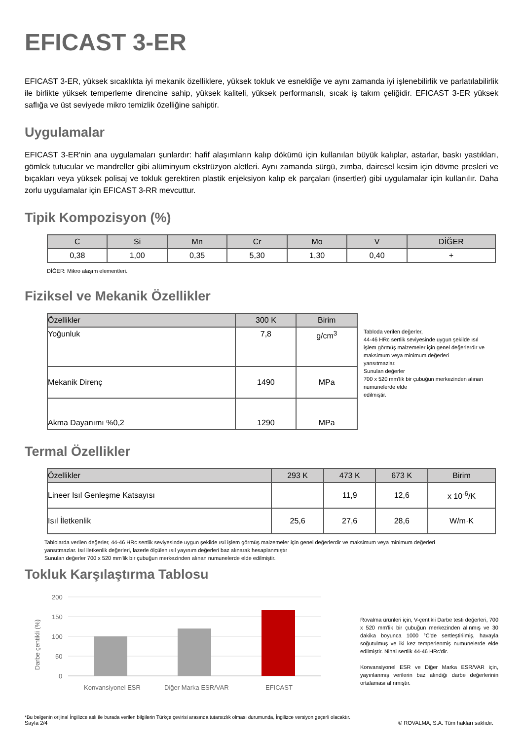EFICAST 3-ER
EFICAST 3-ER, yüksek sıcaklıkta iyi mekanik özelliklere, yüksek tokluk ve esnekliğe ve aynı zamanda iyi işlenebilirlik ve parlatılabilirlik ile birlikte yüksek temperleme direncine sahip, yüksek kaliteli, yüksek performanslı, sıcak iş takım çeliğidir. EFICAST 3-ER yüksek saflığa ve üst seviyede mikro temizlik özelliğine sahiptir.
Uygulamalar
EFICAST 3-ER'nin ana uygulamaları şunlardır: hafif alaşımların kalıp dökümü için kullanılan büyük kalıplar, astarlar, baskı yastıkları, gömlek tutucular ve mandreller gibi alüminyum ekstrüzyon aletleri. Aynı zamanda sürgü, zımba, dairesel kesim için dövme presleri ve bıçakları veya yüksek polisaj ve tokluk gerektiren plastik enjeksiyon kalıp ek parçaları (insertler) gibi uygulamalar için kullanılır. Daha zorlu uygulamalar için EFICAST 3-RR mevcuttur.
Tipik Kompozisyon (%)
| C | Si | Mn | Cr | Mo | V | DİĞER |
| --- | --- | --- | --- | --- | --- | --- |
| 0,38 | 1,00 | 0,35 | 5,30 | 1,30 | 0,40 | + |
DİĞER: Mikro alaşım elementleri.
Fiziksel ve Mekanik Özellikler
| Özellikler | 300 K | Birim |
| --- | --- | --- |
| Yoğunluk | 7,8 | g/cm<sup>3</sup> |
| Mekanik Direnç | 1490 | MPa |
| Akma Dayanımı %0,2 | 1290 | MPa |
Tabloda verilen değerler,
44-46 HRc sertlik seviyesinde uygun şekilde ısıl işlem görmüş malzemeler için genel değerlerdir ve maksimum veya minimum değerleri
yansıtmazlar.
Sunulan değerler
700 x 520 mm'lik bir çubuğun merkezinden alınan
numunelerde elde
edilmiştir.
Termal Özellikler
| Özellikler | 293 K | 473 K | 673 K | Birim |
| --- | --- | --- | --- | --- |
| Lineer Isıl Genleşme Katsayısı | | 11,9 | 12,6 | x 10<sup>-6</sup>/K |
| Isıl İletkenlik | 25,6 | 27,6 | 28,6 | W/m·K |
Tablolarda verilen değerler, 44-46 HRc sertlik seviyesinde uygun şekilde ısıl işlem görmüş malzemeler için genel değerlerdir ve maksimum veya minimum değerleri
yansıtmazlar. Isıl iletkenlik değerleri, lazerle ölçülen ısıl yayınım değerleri baz alınarak hesaplanmıştır
Sunulan değerler 700 x 520 mm'lik bir çubuğun merkezinden alınan numunelerde elde edilmiştir.
Tokluk Karşılaştırma Tablosu
Darbe çentikli (%)
200
150
100
50
0
Konvansiyonel ESR
Diğer Marka ESR/VAR
EFICAST
Rovalma ürünleri için, V-çentikli Darbe testi değerleri, 700 x 520 mm'lik bir çubuğun merkezinden alınmış ve 30 dakika boyunca 1000 °C'de sertleştirilmiş, havayla soğutulmuş ve iki kez temperlenmiş numunelerde elde edilmiştir. Nihai sertlik 44-46 HRc'dir.
Konvansiyonel ESR ve Diğer Marka ESR/VAR için, yayınlanmış verilerin baz alındığı darbe değerlerinin ortalaması alınmıştır.
*Bu belgenin orijinal İngilizce aslı ile burada verilen bilgilerin Türkçe çevirisi arasında tutarsızlık olması durumunda, İngilizce versiyon geçerli olacaktır.
Sayfa 2/4 © ROVALMA, S.A. Tüm hakları saklıdır.